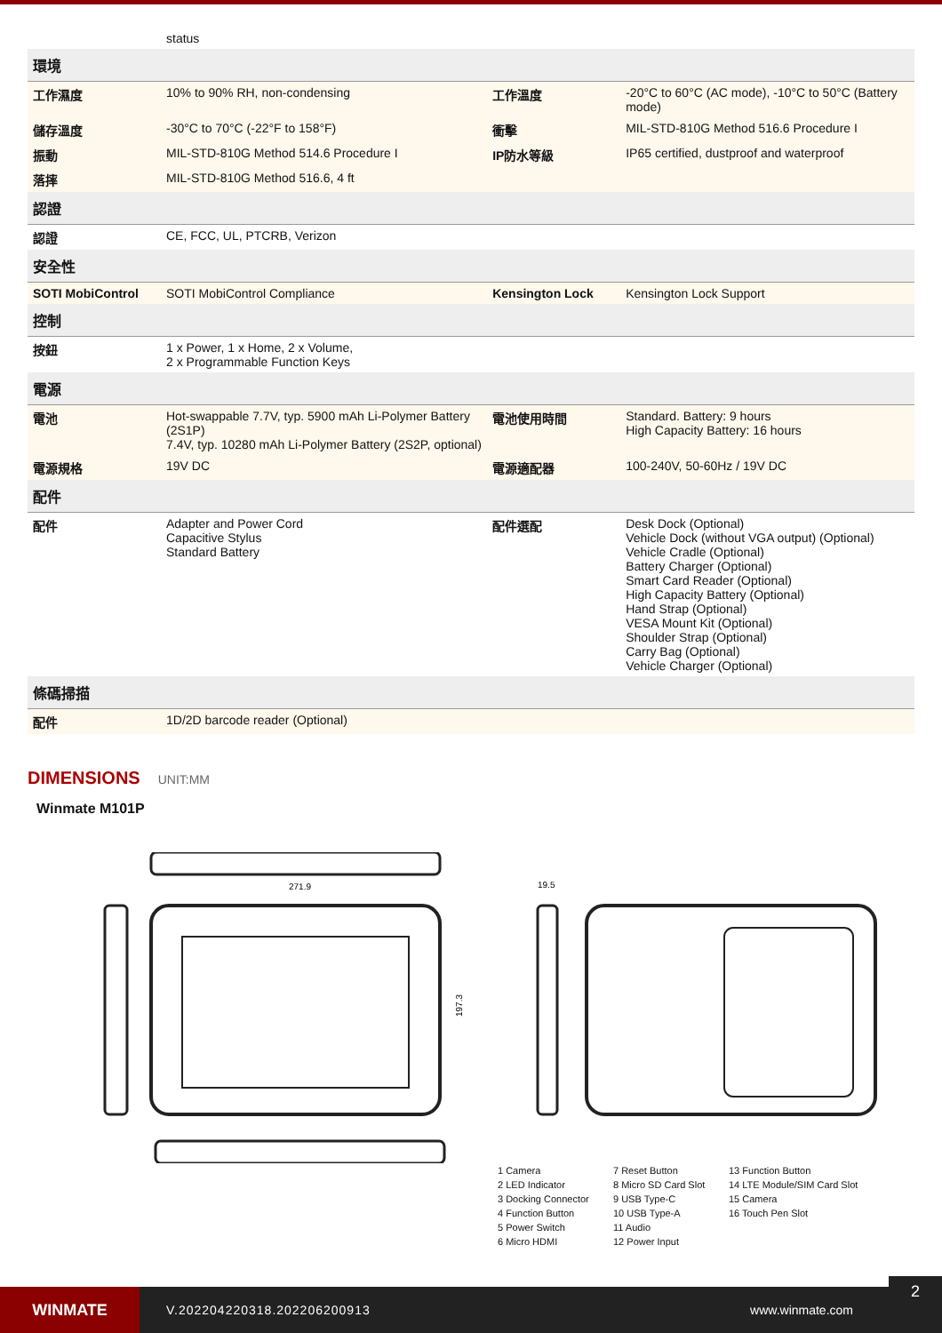| | status | | |
| 環境 | | | |
| 工作濕度 | 10% to 90% RH, non-condensing | 工作溫度 | -20°C to 60°C (AC mode), -10°C to 50°C (Battery mode) |
| 儲存溫度 | -30°C to 70°C (-22°F to 158°F) | 衝擊 | MIL-STD-810G Method 516.6 Procedure I |
| 振動 | MIL-STD-810G Method 514.6 Procedure I | IP防水等級 | IP65 certified, dustproof and waterproof |
| 落摔 | MIL-STD-810G Method 516.6, 4 ft | | |
| 認證 | | | |
| 認證 | CE, FCC, UL, PTCRB, Verizon | | |
| 安全性 | | | |
| SOTI MobiControl | SOTI MobiControl Compliance | Kensington Lock | Kensington Lock Support |
| 控制 | | | |
| 按鈕 | 1 x Power, 1 x Home, 2 x Volume, 2 x Programmable Function Keys | | |
| 電源 | | | |
| 電池 | Hot-swappable 7.7V, typ. 5900 mAh Li-Polymer Battery (2S1P) 7.4V, typ. 10280 mAh Li-Polymer Battery (2S2P, optional) | 電池使用時間 | Standard. Battery: 9 hours High Capacity Battery: 16 hours |
| 電源規格 | 19V DC | 電源適配器 | 100-240V, 50-60Hz / 19V DC |
| 配件 | | | |
| 配件 | Adapter and Power Cord Capacitive Stylus Standard Battery | 配件選配 | Desk Dock (Optional) Vehicle Dock (without VGA output) (Optional) Vehicle Cradle (Optional) Battery Charger (Optional) Smart Card Reader (Optional) High Capacity Battery (Optional) Hand Strap (Optional) VESA Mount Kit (Optional) Shoulder Strap (Optional) Carry Bag (Optional) Vehicle Charger (Optional) |
| 條碼掃描 | | | |
| 配件 | 1D/2D barcode reader (Optional) | | |
DIMENSIONS UNIT:MM
Winmate M101P
271.9
197.3
19.5
1 Camera
7 Reset Button
13 Function Button
2 LED Indicator
8 Micro SD Card Slot
14 LTE Module/SIM Card Slot
3 Docking Connector
9 USB Type-C
15 Camera
4 Function Button
10 USB Type-A
16 Touch Pen Slot
5 Power Switch
11 Audio
6 Micro HDMI
12 Power Input
WINMATE
V.202204220318.202206200913 www.winmate.com
2